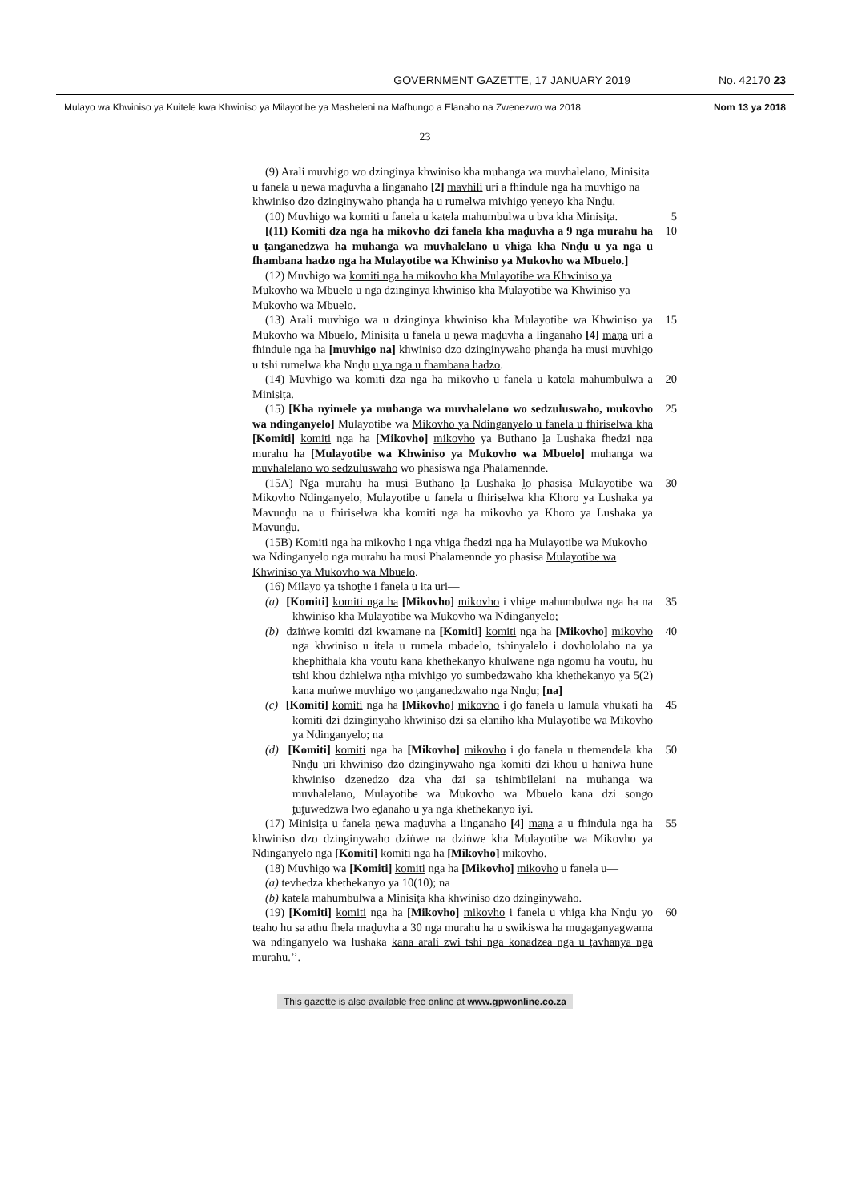GOVERNMENT GAZETTE, 17 JANUARY 2019 No. 42170 23
Mulayo wa Khwiniso ya Kuitele kwa Khwiniso ya Milayotibe ya Masheleni na Mafhungo a Elanaho na Zwenezwo wa 2018 Nom 13 ya 2018
23
(9) Arali muvhigo wo dzinginya khwiniso kha muhanga wa muvhalelano, Minisiṭa u fanela u ṇewa maḓuvha a linganaho [2] mavhili uri a fhindule nga ha muvhigo na khwiniso dzo dzinginywaho phanḓa ha u rumelwa mivhigo yeneyo kha Nnḓu.
(10) Muvhigo wa komiti u fanela u katela mahumbulwa u bva kha Minisiṭa.
5
[(11) Komiti dza nga ha mikovho dzi fanela kha maḓuvha a 9 nga murahu ha u ṭanganedzwa ha muhanga wa muvhalelano u vhiga kha Nnḓu u ya nga u fhambana hadzo nga ha Mulayotibe wa Khwiniso ya Mukovho wa Mbuelo.]
10
(12) Muvhigo wa komiti nga ha mikovho kha Mulayotibe wa Khwiniso ya Mukovho wa Mbuelo u nga dzinginya khwiniso kha Mulayotibe wa Khwiniso ya Mukovho wa Mbuelo.
(13) Arali muvhigo wa u dzinginya khwiniso kha Mulayotibe wa Khwiniso ya Mukovho wa Mbuelo, Minisiṭa u fanela u ṇewa maḓuvha a linganaho [4] maṇa uri a fhindule nga ha [muvhigo na] khwiniso dzo dzinginywaho phanḓa ha musi muvhigo u tshi rumelwa kha Nnḓu u ya nga u fhambana hadzo.
15
(14) Muvhigo wa komiti dza nga ha mikovho u fanela u katela mahumbulwa a Minisiṭa.
20
(15) [Kha nyimele ya muhanga wa muvhalelano wo sedzuluswaho, mukovho wa ndinganyelo] Mulayotibe wa Mikovho ya Ndinganyelo u fanela u fhiriselwa kha [Komiti] komiti nga ha [Mikovho] mikovho ya Buthano ḽa Lushaka fhedzi nga murahu ha [Mulayotibe wa Khwiniso ya Mukovho wa Mbuelo] muhanga wa muvhalelano wo sedzuluswaho wo phasiswa nga Phalamennde.
25
(15A) Nga murahu ha musi Buthano ḽa Lushaka ḽo phasisa Mulayotibe wa Mikovho Ndinganyelo, Mulayotibe u fanela u fhiriselwa kha Khoro ya Lushaka ya Mavunḓu na u fhiriselwa kha komiti nga ha mikovho ya Khoro ya Lushaka ya Mavunḓu.
30
(15B) Komiti nga ha mikovho i nga vhiga fhedzi nga ha Mulayotibe wa Mukovho wa Ndinganyelo nga murahu ha musi Phalamennde yo phasisa Mulayotibe wa Khwiniso ya Mukovho wa Mbuelo.
(16) Milayo ya tshoṱhe i fanela u ita uri—
(a) [Komiti] komiti nga ha [Mikovho] mikovho i vhige mahumbulwa nga ha na khwiniso kha Mulayotibe wa Mukovho wa Ndinganyelo;
35
(b) dziṅwe komiti dzi kwamane na [Komiti] komiti nga ha [Mikovho] mikovho nga khwiniso u itela u rumela mbadelo, tshinyalelo i dovhololaho na ya khephithala kha voutu kana khethekanyo khulwane nga ngomu ha voutu, hu tshi khou dzhielwa nṱha mivhigo yo sumbedzwaho kha khethekanyo ya 5(2) kana muṅwe muvhigo wo ṭanganedzwaho nga Nnḓu; [na]
40
(c) [Komiti] komiti nga ha [Mikovho] mikovho i ḓo fanela u lamula vhukati ha komiti dzi dzinginyaho khwiniso dzi sa elaniho kha Mulayotibe wa Mikovho ya Ndinganyelo; na
45
(d) [Komiti] komiti nga ha [Mikovho] mikovho i ḓo fanela u themendela kha Nnḓu uri khwiniso dzo dzinginywaho nga komiti dzi khou u haniwa hune khwiniso dzenedzo dza vha dzi sa tshimbilelani na muhanga wa muvhalelano, Mulayotibe wa Mukovho wa Mbuelo kana dzi songo ṱuṱuwedzwa lwo eḓanaho u ya nga khethekanyo iyi.
50
(17) Minisiṭa u fanela ṇewa maḓuvha a linganaho [4] maṇa a u fhindula nga ha khwiniso dzo dzinginywaho dziṅwe na dziṅwe kha Mulayotibe wa Mikovho ya Ndinganyelo nga [Komiti] komiti nga ha [Mikovho] mikovho.
55
(18) Muvhigo wa [Komiti] komiti nga ha [Mikovho] mikovho u fanela u—
(a) tevhedza khethekanyo ya 10(10); na
(b) katela mahumbulwa a Minisiṭa kha khwiniso dzo dzinginywaho.
(19) [Komiti] komiti nga ha [Mikovho] mikovho i fanela u vhiga kha Nnḓu yo teaho hu sa athu fhela maḓuvha a 30 nga murahu ha u swikiswa ha mugaganyagwama wa ndinganyelo wa lushaka kana arali zwi tshi nga konadzea nga u ṭavhanya nga murahu.’’.
60
This gazette is also available free online at www.gpwonline.co.za